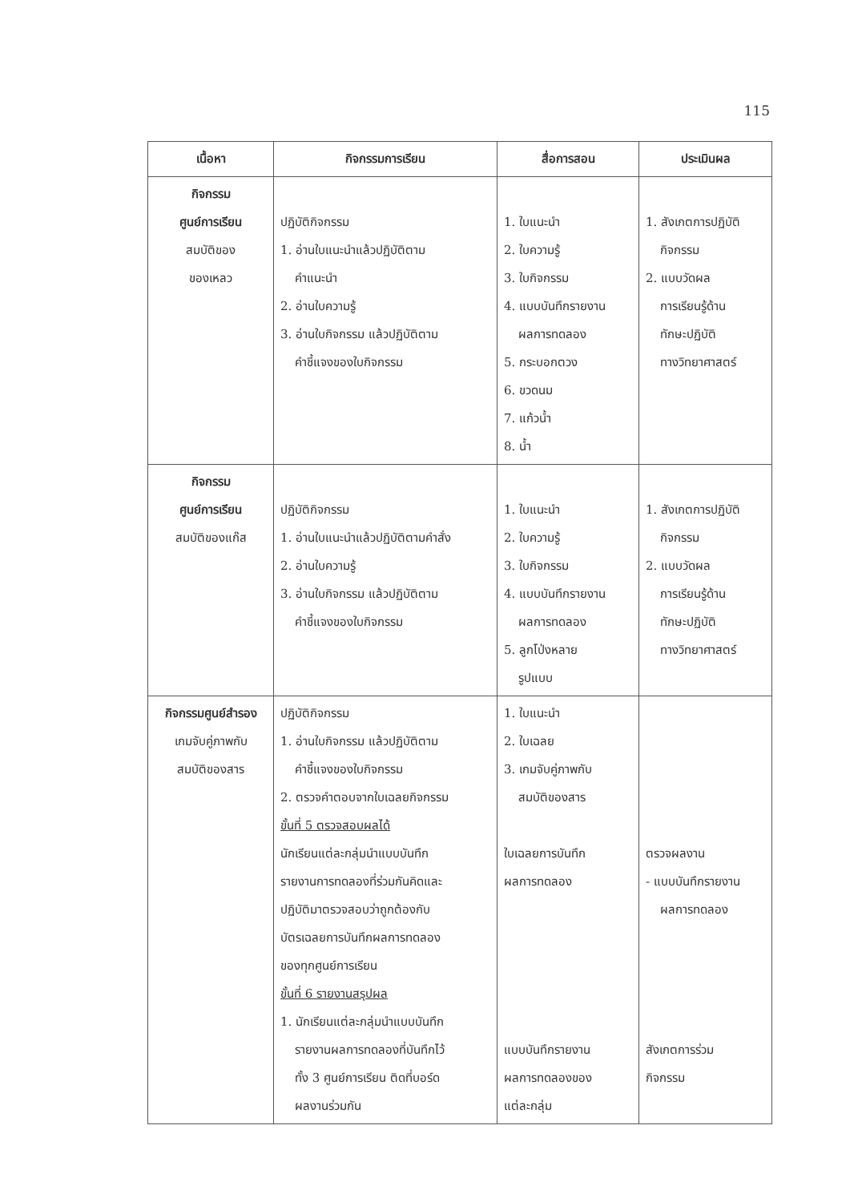115
| เนื้อหา | กิจกรรมการเรียน | สื่อการสอน | ประเมินผล |
| --- | --- | --- | --- |
| กิจกรรม ศูนย์การเรียน สมบัติของ ของเหลว | ปฏิบัติกิจกรรม 1. อ่านใบแนะนำแล้วปฏิบัติตาม คำแนะนำ 2. อ่านใบความรู้ 3. อ่านใบกิจกรรม แล้วปฏิบัติตาม คำชี้แจงของใบกิจกรรม | 1. ใบแนะนำ 2. ใบความรู้ 3. ใบกิจกรรม 4. แบบบันทึกรายงาน ผลการทดลอง 5. กระบอกตวง 6. ขวดนม 7. แก้วน้ำ 8. น้ำ | 1. สังเกตการปฏิบัติ กิจกรรม 2. แบบวัดผล การเรียนรู้ด้าน ทักษะปฏิบัติ ทางวิทยาศาสตร์ |
| กิจกรรม ศูนย์การเรียน สมบัติของแก๊ส | ปฏิบัติกิจกรรม 1. อ่านใบแนะนำแล้วปฏิบัติตามคำสั่ง 2. อ่านใบความรู้ 3. อ่านใบกิจกรรม แล้วปฏิบัติตาม คำชี้แจงของใบกิจกรรม | 1. ใบแนะนำ 2. ใบความรู้ 3. ใบกิจกรรม 4. แบบบันทึกรายงาน ผลการทดลอง 5. ลูกโป่งหลาย รูปแบบ | 1. สังเกตการปฏิบัติ กิจกรรม 2. แบบวัดผล การเรียนรู้ด้าน ทักษะปฏิบัติ ทางวิทยาศาสตร์ |
| กิจกรรมศูนย์สำรอง เกมจับคู่ภาพกับ สมบัติของสาร | ปฏิบัติกิจกรรม 1. อ่านใบกิจกรรม แล้วปฏิบัติตาม คำชี้แจงของใบกิจกรรม 2. ตรวจคำตอบจากใบเฉลยกิจกรรม ขั้นที่ 5 ตรวจสอบผลได้ นักเรียนแต่ละกลุ่มนำแบบบันทึก รายงานการทดลองที่ร่วมกันคิดและ ปฏิบัติมาตรวจสอบว่าถูกต้องกับ บัตรเฉลยการบันทึกผลการทดลอง ของทุกศูนย์การเรียน ขั้นที่ 6 รายงานสรุปผล 1. นักเรียนแต่ละกลุ่มนำแบบบันทึก รายงานผลการทดลองที่บันทึกไว้ ทั้ง 3 ศูนย์การเรียน ติดที่บอร์ด ผลงานร่วมกัน | 1. ใบแนะนำ 2. ใบเฉลย 3. เกมจับคู่ภาพกับ สมบัติของสาร ใบเฉลยการบันทึก ผลการทดลอง แบบบันทึกรายงาน ผลการทดลองของ แต่ละกลุ่ม | ตรวจผลงาน - แบบบันทึกรายงาน ผลการทดลอง สังเกตการร่วม กิจกรรม |